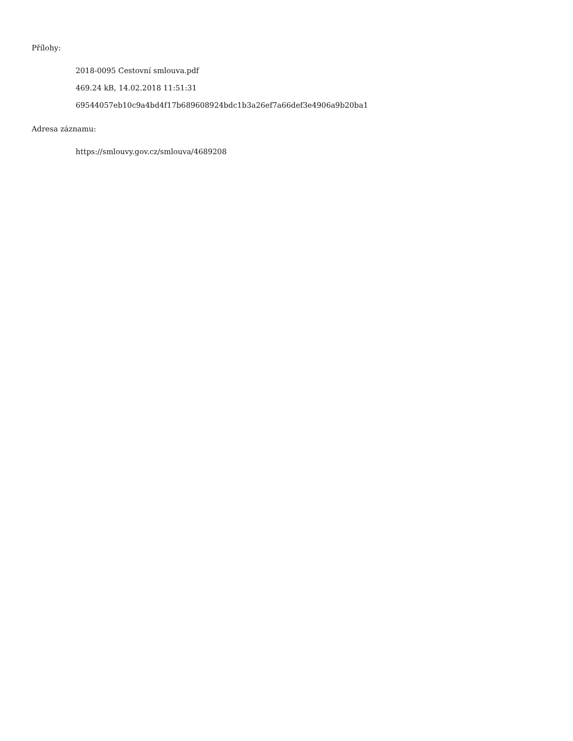Přílohy:
2018-0095 Cestovní smlouva.pdf
469.24 kB, 14.02.2018 11:51:31
69544057eb10c9a4bd4f17b689608924bdc1b3a26ef7a66def3e4906a9b20ba1
Adresa záznamu:
https://smlouvy.gov.cz/smlouva/4689208